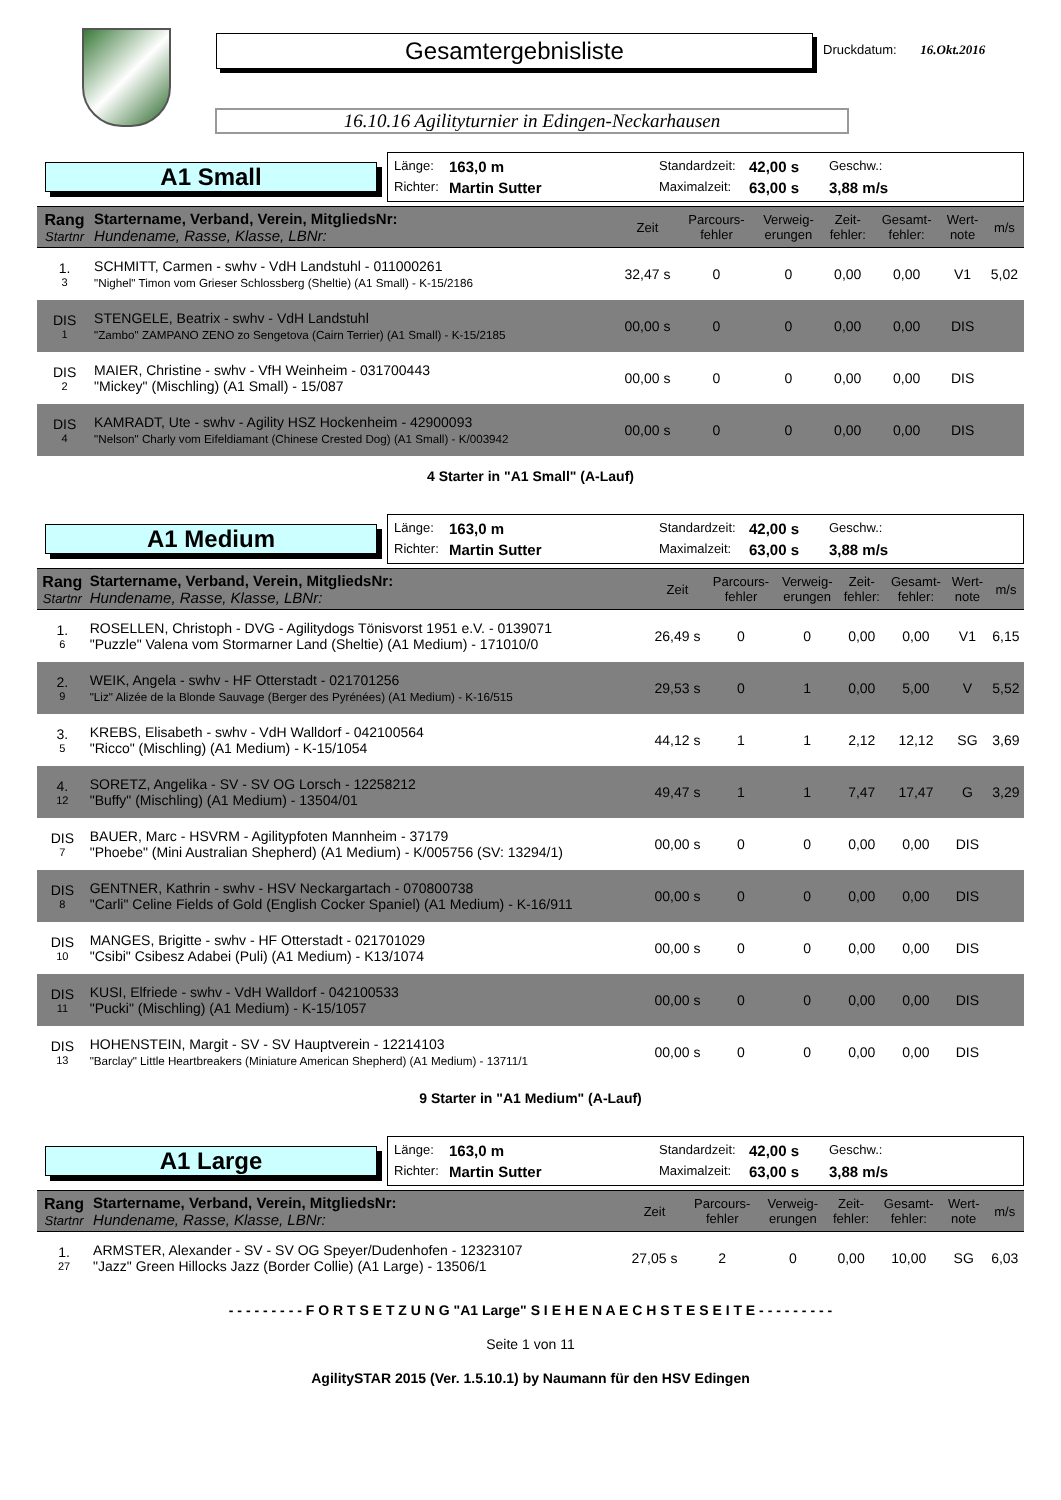Gesamtergebnisliste
Druckdatum: 16.Okt.2016
16.10.16 Agilityturnier in Edingen-Neckarhausen
A1 Small
Länge: 163,0 m Standardzeit: 42,00 s Geschw.: Richter: Martin Sutter Maximalzeit: 63,00 s 3,88 m/s
| Rang Startnr | Startername, Verband, Verein, MitgliedsNr: Hundename, Rasse, Klasse, LBNr: | Zeit | Parcours- fehler | Verweig- erungen | Zeit- fehler: | Gesamt- fehler: | Wert- note | m/s |
| --- | --- | --- | --- | --- | --- | --- | --- | --- |
| 1. 3 | SCHMITT, Carmen - swhv - VdH Landstuhl - 011000261 "Nighel" Timon vom Grieser Schlossberg (Sheltie) (A1 Small) - K-15/2186 | 32,47 s | 0 | 0 | 0,00 | 0,00 | V1 | 5,02 |
| DIS 1 | STENGELE, Beatrix - swhv - VdH Landstuhl "Zambo" ZAMPANO ZENO zo Sengetova (Cairn Terrier) (A1 Small) - K-15/2185 | 00,00 s | 0 | 0 | 0,00 | 0,00 | DIS | |
| DIS 2 | MAIER, Christine - swhv - VfH Weinheim - 031700443 "Mickey" (Mischling) (A1 Small) - 15/087 | 00,00 s | 0 | 0 | 0,00 | 0,00 | DIS | |
| DIS 4 | KAMRADT, Ute - swhv - Agility HSZ Hockenheim - 42900093 "Nelson" Charly vom Eifeldiamant (Chinese Crested Dog) (A1 Small) - K/003942 | 00,00 s | 0 | 0 | 0,00 | 0,00 | DIS | |
4 Starter in "A1 Small" (A-Lauf)
A1 Medium
Länge: 163,0 m Standardzeit: 42,00 s Geschw.: Richter: Martin Sutter Maximalzeit: 63,00 s 3,88 m/s
| Rang Startnr | Startername, Verband, Verein, MitgliedsNr: Hundename, Rasse, Klasse, LBNr: | Zeit | Parcours- fehler | Verweig- erungen | Zeit- fehler: | Gesamt- fehler: | Wert- note | m/s |
| --- | --- | --- | --- | --- | --- | --- | --- | --- |
| 1. 6 | ROSELLEN, Christoph - DVG - Agilitydogs Tönisvorst 1951 e.V. - 0139071 "Puzzle" Valena vom Stormarner Land (Sheltie) (A1 Medium) - 171010/0 | 26,49 s | 0 | 0 | 0,00 | 0,00 | V1 | 6,15 |
| 2. 9 | WEIK, Angela - swhv - HF Otterstadt - 021701256 "Liz" Alizée de la Blonde Sauvage (Berger des Pyrénées) (A1 Medium) - K-16/515 | 29,53 s | 0 | 1 | 0,00 | 5,00 | V | 5,52 |
| 3. 5 | KREBS, Elisabeth - swhv - VdH Walldorf - 042100564 "Ricco" (Mischling) (A1 Medium) - K-15/1054 | 44,12 s | 1 | 1 | 2,12 | 12,12 | SG | 3,69 |
| 4. 12 | SORETZ, Angelika - SV - SV OG Lorsch - 12258212 "Buffy" (Mischling) (A1 Medium) - 13504/01 | 49,47 s | 1 | 1 | 7,47 | 17,47 | G | 3,29 |
| DIS 7 | BAUER, Marc - HSVRM - Agilitypfoten Mannheim - 37179 "Phoebe" (Mini Australian Shepherd) (A1 Medium) - K/005756 (SV: 13294/1) | 00,00 s | 0 | 0 | 0,00 | 0,00 | DIS | |
| DIS 8 | GENTNER, Kathrin - swhv - HSV Neckargartach - 070800738 "Carli" Celine Fields of Gold (English Cocker Spaniel) (A1 Medium) - K-16/911 | 00,00 s | 0 | 0 | 0,00 | 0,00 | DIS | |
| DIS 10 | MANGES, Brigitte - swhv - HF Otterstadt - 021701029 "Csibi" Csibesz Adabei (Puli) (A1 Medium) - K13/1074 | 00,00 s | 0 | 0 | 0,00 | 0,00 | DIS | |
| DIS 11 | KUSI, Elfriede - swhv - VdH Walldorf - 042100533 "Pucki" (Mischling) (A1 Medium) - K-15/1057 | 00,00 s | 0 | 0 | 0,00 | 0,00 | DIS | |
| DIS 13 | HOHENSTEIN, Margit - SV - SV Hauptverein - 12214103 "Barclay" Little Heartbreakers (Miniature American Shepherd) (A1 Medium) - 13711/1 | 00,00 s | 0 | 0 | 0,00 | 0,00 | DIS | |
9 Starter in "A1 Medium" (A-Lauf)
A1 Large
Länge: 163,0 m Standardzeit: 42,00 s Geschw.: Richter: Martin Sutter Maximalzeit: 63,00 s 3,88 m/s
| Rang Startnr | Startername, Verband, Verein, MitgliedsNr: Hundename, Rasse, Klasse, LBNr: | Zeit | Parcours- fehler | Verweig- erungen | Zeit- fehler: | Gesamt- fehler: | Wert- note | m/s |
| --- | --- | --- | --- | --- | --- | --- | --- | --- |
| 1. 27 | ARMSTER, Alexander - SV - SV OG Speyer/Dudenhofen - 12323107 "Jazz" Green Hillocks Jazz (Border Collie) (A1 Large) - 13506/1 | 27,05 s | 2 | 0 | 0,00 | 10,00 | SG | 6,03 |
- - - - - - - - - F O R T S E T Z U N G "A1 Large" S I E H E N A E C H S T E S E I T E - - - - - - - - -
Seite 1 von 11
AgilitySTAR 2015 (Ver. 1.5.10.1) by Naumann für den HSV Edingen